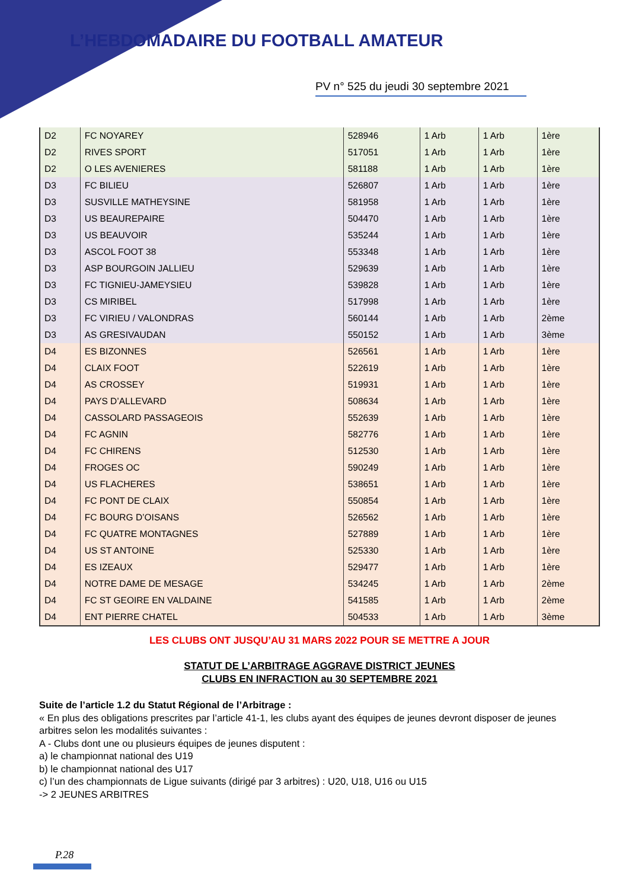L’HEBDOMADAIRE DU FOOTBALL AMATEUR
PV n° 525 du jeudi 30 septembre 2021
| D2 | FC NOYAREY | 528946 | 1 Arb | 1 Arb | 1ère |
| D2 | RIVES SPORT | 517051 | 1 Arb | 1 Arb | 1ère |
| D2 | O LES AVENIERES | 581188 | 1 Arb | 1 Arb | 1ère |
| D3 | FC BILIEU | 526807 | 1 Arb | 1 Arb | 1ère |
| D3 | SUSVILLE MATHEYSINE | 581958 | 1 Arb | 1 Arb | 1ère |
| D3 | US BEAUREPAIRE | 504470 | 1 Arb | 1 Arb | 1ère |
| D3 | US BEAUVOIR | 535244 | 1 Arb | 1 Arb | 1ère |
| D3 | ASCOL FOOT 38 | 553348 | 1 Arb | 1 Arb | 1ère |
| D3 | ASP BOURGOIN JALLIEU | 529639 | 1 Arb | 1 Arb | 1ère |
| D3 | FC TIGNIEU-JAMEYSIEU | 539828 | 1 Arb | 1 Arb | 1ère |
| D3 | CS MIRIBEL | 517998 | 1 Arb | 1 Arb | 1ère |
| D3 | FC VIRIEU / VALONDRAS | 560144 | 1 Arb | 1 Arb | 2ème |
| D3 | AS GRESIVAUDAN | 550152 | 1 Arb | 1 Arb | 3ème |
| D4 | ES BIZONNES | 526561 | 1 Arb | 1 Arb | 1ère |
| D4 | CLAIX FOOT | 522619 | 1 Arb | 1 Arb | 1ère |
| D4 | AS CROSSEY | 519931 | 1 Arb | 1 Arb | 1ère |
| D4 | PAYS D’ALLEVARD | 508634 | 1 Arb | 1 Arb | 1ère |
| D4 | CASSOLARD PASSAGEOIS | 552639 | 1 Arb | 1 Arb | 1ère |
| D4 | FC AGNIN | 582776 | 1 Arb | 1 Arb | 1ère |
| D4 | FC CHIRENS | 512530 | 1 Arb | 1 Arb | 1ère |
| D4 | FROGES OC | 590249 | 1 Arb | 1 Arb | 1ère |
| D4 | US FLACHERES | 538651 | 1 Arb | 1 Arb | 1ère |
| D4 | FC PONT DE CLAIX | 550854 | 1 Arb | 1 Arb | 1ère |
| D4 | FC BOURG D’OISANS | 526562 | 1 Arb | 1 Arb | 1ère |
| D4 | FC QUATRE MONTAGNES | 527889 | 1 Arb | 1 Arb | 1ère |
| D4 | US ST ANTOINE | 525330 | 1 Arb | 1 Arb | 1ère |
| D4 | ES IZEAUX | 529477 | 1 Arb | 1 Arb | 1ère |
| D4 | NOTRE DAME DE MESAGE | 534245 | 1 Arb | 1 Arb | 2ème |
| D4 | FC ST GEOIRE EN VALDAINE | 541585 | 1 Arb | 1 Arb | 2ème |
| D4 | ENT PIERRE CHATEL | 504533 | 1 Arb | 1 Arb | 3ème |
LES CLUBS ONT JUSQU’AU 31 MARS 2022 POUR SE METTRE A JOUR
STATUT DE L’ARBITRAGE AGGRAVE DISTRICT JEUNES
CLUBS EN INFRACTION au 30 SEPTEMBRE 2021
Suite de l’article 1.2 du Statut Régional de l’Arbitrage :
« En plus des obligations prescrites par l’article 41-1, les clubs ayant des équipes de jeunes devront disposer de jeunes arbitres selon les modalités suivantes :
A - Clubs dont une ou plusieurs équipes de jeunes disputent :
a) le championnat national des U19
b) le championnat national des U17
c) l’un des championnats de Ligue suivants (dirigé par 3 arbitres) : U20, U18, U16 ou U15
-> 2 JEUNES ARBITRES
P.28